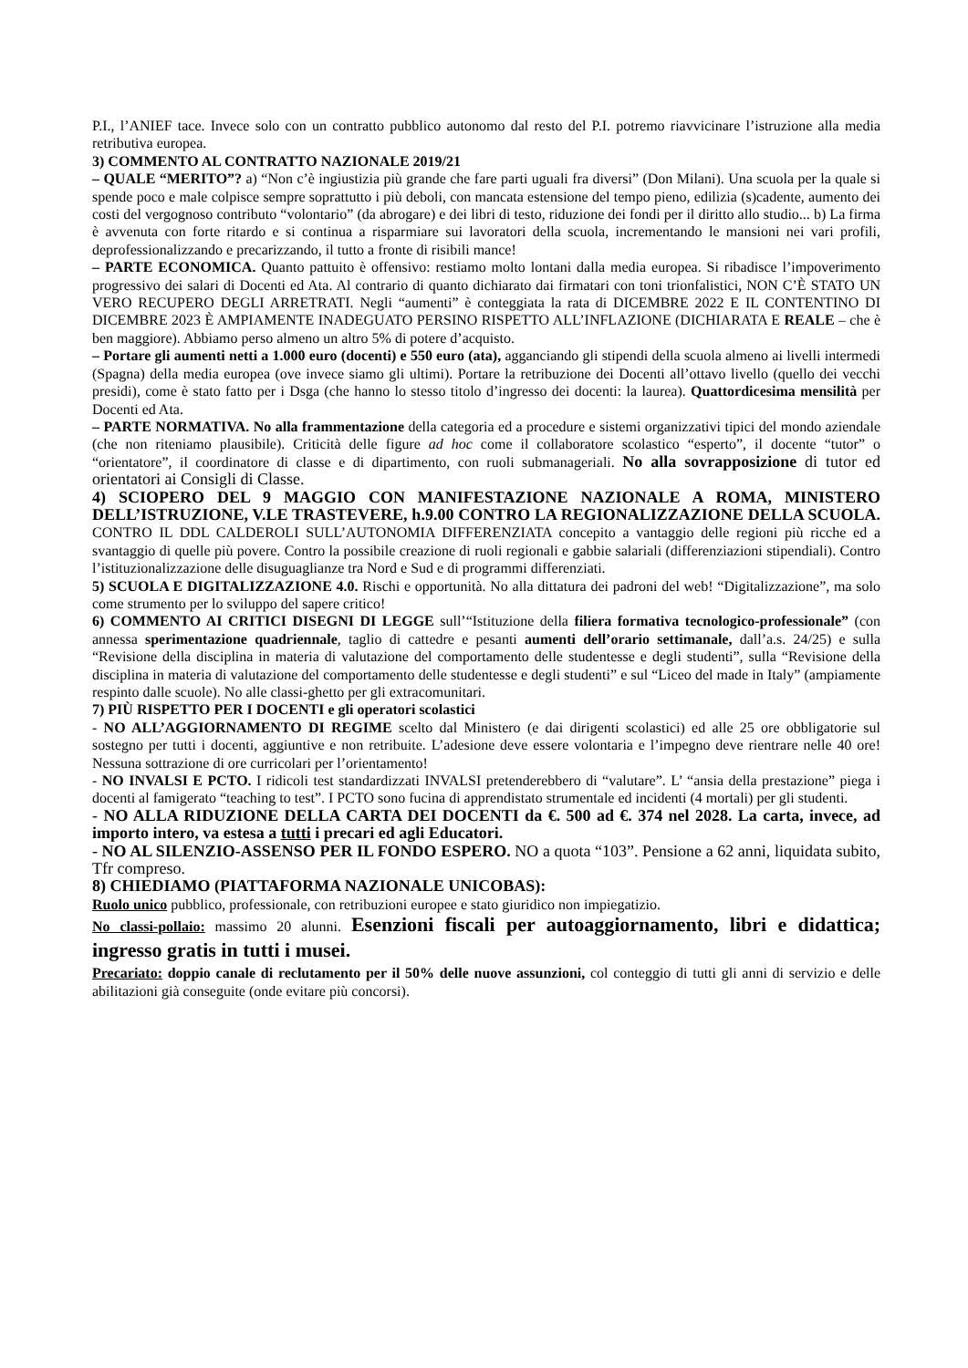P.I., l’ANIEF tace. Invece solo con un contratto pubblico autonomo dal resto del P.I. potremo riavvicinare l’istruzione alla media retributiva europea.
3) COMMENTO AL CONTRATTO NAZIONALE 2019/21
– QUALE “MERITO”? a) “Non c’è ingiustizia più grande che fare parti uguali fra diversi” (Don Milani). Una scuola per la quale si spende poco e male colpisce sempre soprattutto i più deboli, con mancata estensione del tempo pieno, edilizia (s)cadente, aumento dei costi del vergognoso contributo “volontario” (da abrogare) e dei libri di testo, riduzione dei fondi per il diritto allo studio... b) La firma è avvenuta con forte ritardo e si continua a risparmiare sui lavoratori della scuola, incrementando le mansioni nei vari profili, deprofessionalizzando e precarizzando, il tutto a fronte di risibili mance!
– PARTE ECONOMICA. Quanto pattuito è offensivo: restiamo molto lontani dalla media europea. Si ribadisce l’impoverimento progressivo dei salari di Docenti ed Ata. Al contrario di quanto dichiarato dai firmatari con toni trionfalistici, NON C’È STATO UN VERO RECUPERO DEGLI ARRETRATI. Negli “aumenti” è conteggiata la rata di DICEMBRE 2022 E IL CONTENTINO DI DICEMBRE 2023 È AMPIAMENTE INADEGUATO PERSINO RISPETTO ALL’INFLAZIONE (DICHIARATA E REALE – che è ben maggiore). Abbiamo perso almeno un altro 5% di potere d’acquisto.
– Portare gli aumenti netti a 1.000 euro (docenti) e 550 euro (ata), agganciando gli stipendi della scuola almeno ai livelli intermedi (Spagna) della media europea (ove invece siamo gli ultimi). Portare la retribuzione dei Docenti all’ottavo livello (quello dei vecchi presidi), come è stato fatto per i Dsga (che hanno lo stesso titolo d’ingresso dei docenti: la laurea). Quattordicesima mensilità per Docenti ed Ata.
– PARTE NORMATIVA. No alla frammentazione della categoria ed a procedure e sistemi organizzativi tipici del mondo aziendale (che non riteniamo plausibile). Criticità delle figure ad hoc come il collaboratore scolastico “esperto”, il docente “tutor” o “orientatore”, il coordinatore di classe e di dipartimento, con ruoli submanageriali. No alla sovrapposizione di tutor ed orientatori ai Consigli di Classe.
4) SCIOPERO DEL 9 MAGGIO CON MANIFESTAZIONE NAZIONALE A ROMA, MINISTERO DELL’ISTRUZIONE, V.LE TRASTEVERE, h.9.00 CONTRO LA REGIONALIZZAZIONE DELLA SCUOLA. CONTRO IL DDL CALDEROLI SULL’AUTONOMIA DIFFERENZIATA concepito a vantaggio delle regioni più ricche ed a svantaggio di quelle più povere. Contro la possibile creazione di ruoli regionali e gabbie salariali (differenziazioni stipendiali). Contro l’istituzionalizzazione delle disuguaglianze tra Nord e Sud e di programmi differenziati.
5) SCUOLA E DIGITALIZZAZIONE 4.0. Rischi e opportunità. No alla dittatura dei padroni del web! “Digitalizzazione”, ma solo come strumento per lo sviluppo del sapere critico!
6) COMMENTO AI CRITICI DISEGNI DI LEGGE sull’“Istituzione della filiera formativa tecnologico-professionale” (con annessa sperimentazione quadriennale, taglio di cattedre e pesanti aumenti dell’orario settimanale, dall’a.s. 24/25) e sulla “Revisione della disciplina in materia di valutazione del comportamento delle studentesse e degli studenti”, sulla “Revisione della disciplina in materia di valutazione del comportamento delle studentesse e degli studenti” e sul “Liceo del made in Italy” (ampiamente respinto dalle scuole). No alle classi-ghetto per gli extracomunitari.
7) PIÙ RISPETTO PER I DOCENTI e gli operatori scolastici
- NO ALL’AGGIORNAMENTO DI REGIME scelto dal Ministero (e dai dirigenti scolastici) ed alle 25 ore obbligatorie sul sostegno per tutti i docenti, aggiuntive e non retribuite. L’adesione deve essere volontaria e l’impegno deve rientrare nelle 40 ore! Nessuna sottrazione di ore curricolari per l’orientamento!
- NO INVALSI E PCTO. I ridicoli test standardizzati INVALSI pretenderebbero di “valutare”. L’ “ansia della prestazione” piega i docenti al famigerato “teaching to test”. I PCTO sono fucina di apprendistato strumentale ed incidenti (4 mortali) per gli studenti.
- NO ALLA RIDUZIONE DELLA CARTA DEI DOCENTI da €. 500 ad €. 374 nel 2028. La carta, invece, ad importo intero, va estesa a tutti i precari ed agli Educatori.
- NO AL SILENZIO-ASSENSO PER IL FONDO ESPERO. NO a quota “103”. Pensione a 62 anni, liquidata subito, Tfr compreso.
8) CHIEDIAMO (PIATTAFORMA NAZIONALE UNICOBAS):
Ruolo unico pubblico, professionale, con retribuzioni europee e stato giuridico non impiegatizio.
No classi-pollaio: massimo 20 alunni. Esenzioni fiscali per autoaggiornamento, libri e didattica; ingresso gratis in tutti i musei.
Precariato: doppio canale di reclutamento per il 50% delle nuove assunzioni, col conteggio di tutti gli anni di servizio e delle abilitazioni già conseguite (onde evitare più concorsi).